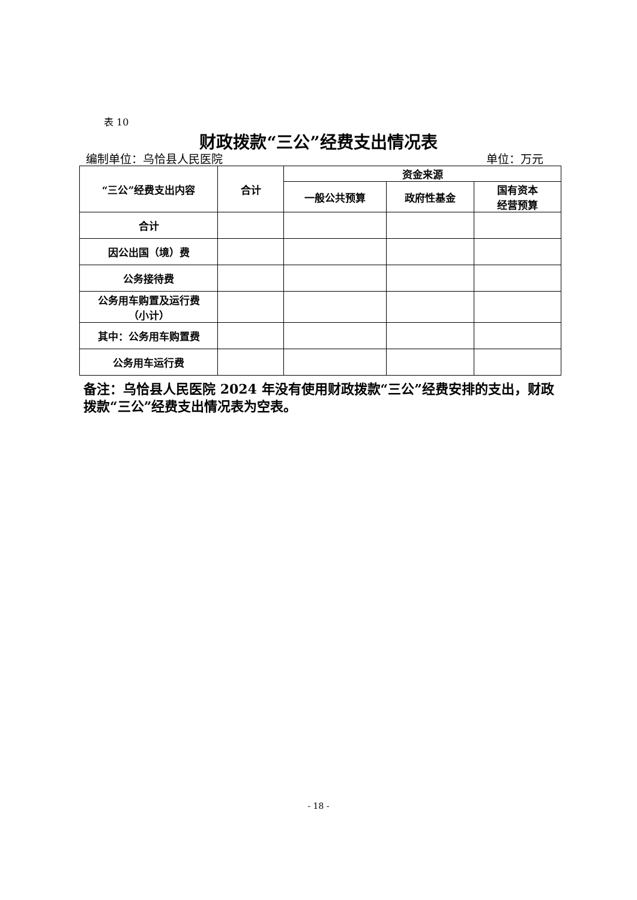表 10
财政拨款“三公”经费支出情况表
编制单位：乌恰县人民医院 单位：万元
| “三公”经费支出内容 | 合计 | 资金来源 | | |
| --- | --- | --- | --- | --- |
| | | 一般公共预算 | 政府性基金 | 国有资本 经营预算 |
| 合计 | | | | |
| 因公出国（境）费 | | | | |
| 公务接待费 | | | | |
| 公务用车购置及运行费 （小计） | | | | |
| 其中：公务用车购置费 | | | | |
| 公务用车运行费 | | | | |
备注：乌恰县人民医院 2024 年没有使用财政拨款“三公”经费安排的支出，财政拨款“三公”经费支出情况表为空表。
- 18 -